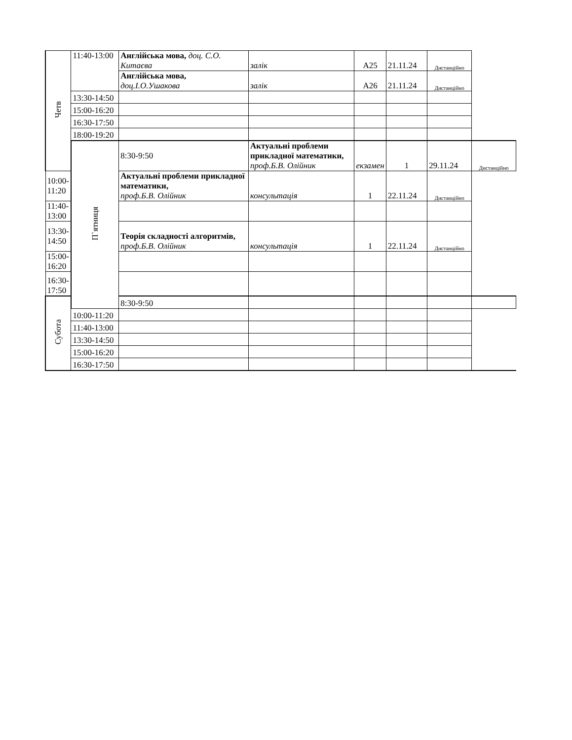| Четв | 11:40-13:00 | Англійська мова, доц. С.О. Китаєва | залік | А25 | 21.11.24 | Дистанційно | |
| | | Англійська мова, доц.І.О.Ушакова | залік | А26 | 21.11.24 | Дистанційно | |
| | 13:30-14:50 | | | | | | |
| | 15:00-16:20 | | | | | | |
| | 16:30-17:50 | | | | | | |
| | 18:00-19:20 | | | | | | |
| | П`ятниця | 8:30-9:50 | Актуальні проблеми прикладної математики, проф.Б.В. Олійник | екзамен | 1 | 29.11.24 | Дистанційно |
| 10:00-11:20 | | Актуальні проблеми прикладної математики, проф.Б.В. Олійник | консультація | 1 | 22.11.24 | Дистанційно | |
| 11:40-13:00 | | | | | | | |
| 13:30-14:50 | | Теорія складності алгоритмів, проф.Б.В. Олійник | консультація | 1 | 22.11.24 | Дистанційно | |
| 15:00-16:20 | | | | | | | |
| 16:30-17:50 | | | | | | | |
| Субота | | 8:30-9:50 | | | | | |
| | 10:00-11:20 | | | | | | |
| | 11:40-13:00 | | | | | | |
| | 13:30-14:50 | | | | | | |
| | 15:00-16:20 | | | | | | |
| | 16:30-17:50 | | | | | | |